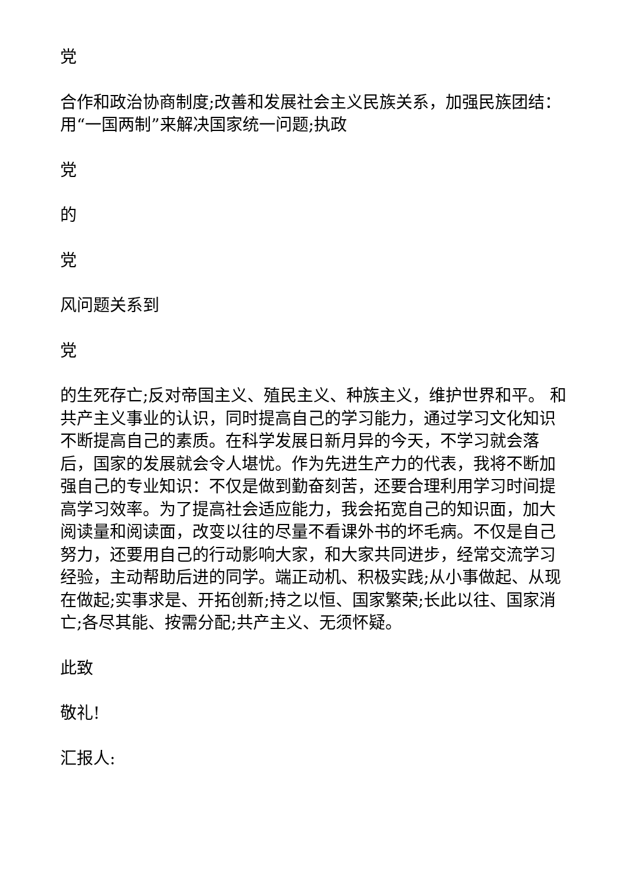党
合作和政治协商制度;改善和发展社会主义民族关系，加强民族团结：用“一国两制”来解决国家统一问题;执政
党
的
党
风问题关系到
党
的生死存亡;反对帝国主义、殖民主义、种族主义，维护世界和平。 和共产主义事业的认识，同时提高自己的学习能力，通过学习文化知识不断提高自己的素质。在科学发展日新月异的今天，不学习就会落后，国家的发展就会令人堪忧。作为先进生产力的代表，我将不断加强自己的专业知识：不仅是做到勤奋刻苦，还要合理利用学习时间提高学习效率。为了提高社会适应能力，我会拓宽自己的知识面，加大阅读量和阅读面，改变以往的尽量不看课外书的坏毛病。不仅是自己努力，还要用自己的行动影响大家，和大家共同进步，经常交流学习经验，主动帮助后进的同学。端正动机、积极实践;从小事做起、从现在做起;实事求是、开拓创新;持之以恒、国家繁荣;长此以往、国家消亡;各尽其能、按需分配;共产主义、无须怀疑。
此致
敬礼!
汇报人: